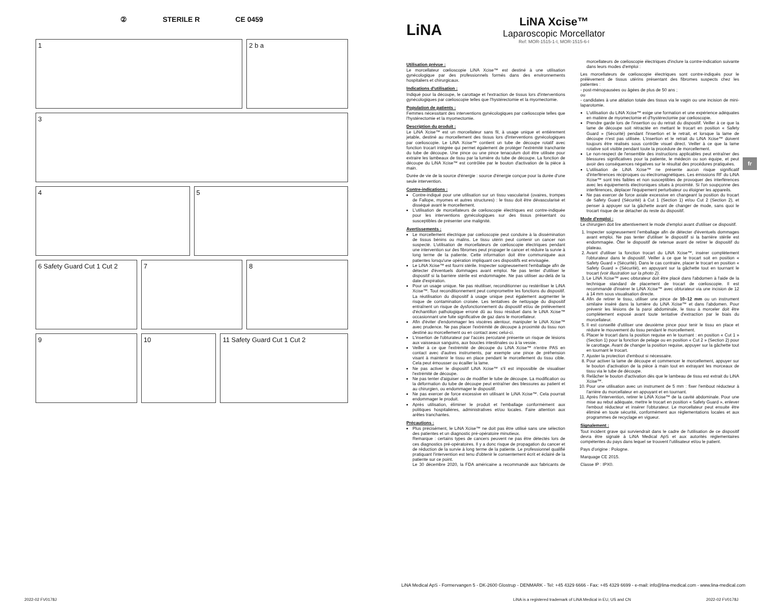② STERILE R CE 0459
1
2 b a
3
4
5
6 Safety Guard Cut 1 Cut 2
7
8
9
10
11 Safety Guard Cut 1 Cut 2
LiNA
LiNA Xcise™
Laparoscopic Morcellator
Ref: MOR-1515-1-I, MOR-1515-6-I
Utilisation prévue :
Le morcellateur cœlioscopie LiNA Xcise™ est destiné à une utilisation gynécologique par des professionnels formés dans des environnements hospitaliers et chirurgicaux.
Indications d'utilisation :
Indiqué pour la découpe, le carottage et l'extraction de tissus lors d'interventions gynécologiques par cœlioscopie telles que l'hystérectomie et la myomectomie.
Population de patients :
Femmes nécessitant des interventions gynécologiques par cœlioscopie telles que l'hystérectomie et la myomectomie.
Description du produit :
Le LiNA Xcise™ est un morcellateur sans fil, à usage unique et entièrement jetable, destiné au morcellement des tissus lors d'interventions gynécologiques par cœlioscopie. Le LiNA Xcise™ contient un tube de découpe rotatif avec fonction trocart intégrée qui permet également de protéger l'extrémité tranchante du tube de découpe. Une pince ou une pince tenaculum doit être utilisée pour extraire les lambeaux de tissu par la lumière du tube de découpe. La fonction de découpe du LiNA Xcise™ est contrôlée par le bouton d'activation de la pièce à main.
Durée de vie de la source d'énergie : source d'énergie conçue pour la durée d'une seule intervention.
Contre-indications :
Contre-indiqué pour une utilisation sur un tissu vascularisé (ovaires, trompes de Fallope, myomes et autres structures) : le tissu doit être dévascularisé et disséqué avant le morcellement.
L'utilisation de morcellateurs de cœlioscopie électriques est contre-indiquée pour les interventions gynécologiques sur des tissus présentant ou susceptibles de présenter une malignité.
Avertissements :
Le morcellement électrique par cœlioscopie peut conduire à la dissémination de tissus bénins ou malins. Le tissu utérin peut contenir un cancer non suspecté. L'utilisation de morcellateurs de cœlioscopie électriques pendant une intervention sur des fibromes peut propager le cancer et réduire la survie à long terme de la patiente. Cette information doit être communiquée aux patientes lorsqu'une opération impliquant ces dispositifs est envisagée.
Le LiNA Xcise™ est fourni stérile. Inspecter soigneusement l'emballage afin de détecter d'éventuels dommages avant emploi. Ne pas tenter d'utiliser le dispositif si la barrière stérile est endommagée. Ne pas utiliser au-delà de la date d'expiration.
Pour un usage unique. Ne pas réutiliser, reconditionner ou restériliser le LiNA Xcise™. Tout reconditionnement peut compromettre les fonctions du dispositif. La réutilisation du dispositif à usage unique peut également augmenter le risque de contamination croisée. Les tentatives de nettoyage du dispositif entraînent un risque de dysfonctionnement du dispositif et/ou de prélèvement d'échantillon pathologique erroné dû au tissu résiduel dans le LiNA Xcise™ occasionnant une fuite significative de gaz dans le morcellateur.
Afin d'éviter d'endommager les viscères alentour, manipuler le LiNA Xcise™ avec prudence. Ne pas placer l'extrémité de découpe à proximité du tissu non destiné au morcellement ou en contact avec celui-ci.
L'insertion de l'obturateur par l'accès percutané présente un risque de lésions aux vaisseaux sanguins, aux boucles intestinales ou à la vessie.
Veiller à ce que l'extrémité de découpe du LiNA Xcise™ n'entre PAS en contact avec d'autres instruments, par exemple une pince de préhension visant à maintenir le tissu en place pendant le morcellement du tissu cible. Cela peut émousser ou écailler la lame.
Ne pas activer le dispositif LiNA Xcise™ s'il est impossible de visualiser l'extrémité de découpe.
Ne pas tenter d'aiguiser ou de modifier le tube de découpe. La modification ou la déformation du tube de découpe peut entraîner des blessures au patient et au chirurgien, ou endommager le dispositif.
Ne pas exercer de force excessive en utilisant le LiNA Xcise™. Cela pourrait endommager le produit.
Après utilisation, éliminer le produit et l'emballage conformément aux politiques hospitalières, administratives et/ou locales. Faire attention aux arêtes tranchantes.
Précautions :
Plus précisément, le LiNA Xcise™ ne doit pas être utilisé sans une sélection des patientes et un diagnostic pré-opératoire minutieux.
Remarque : certains types de cancers peuvent ne pas être détectés lors de ces diagnostics pré-opératoires. Il y a donc risque de propagation du cancer et de réduction de la survie à long terme de la patiente. Le professionnel qualifié pratiquant l'intervention est tenu d'obtenir le consentement écrit et éclairé de la patiente sur ce point.
Le 30 décembre 2020, la FDA américaine a recommandé aux fabricants de morcellateurs de cœlioscopie électriques d'inclure la contre-indication suivante dans leurs modes d'emploi :
Les morcellateurs de cœlioscopie électriques sont contre-indiqués pour le prélèvement de tissus utérins présentant des fibromes suspects chez les patientes :
- post-ménopausées ou âgées de plus de 50 ans ;
ou
- candidates à une ablation totale des tissus via le vagin ou une incision de mini-laparotomie.
L'utilisation du LiNA Xcise™ exige une formation et une expérience adéquates en matière de myomectomie et d'hystérectomie par cœlioscopie.
Prendre garde lors de l'insertion ou du retrait du dispositif. Veiller à ce que la lame de découpe soit rétractée en mettant le trocart en position « Safety Guard » (Sécurité) pendant l'insertion et le retrait, et lorsque la lame de découpe n'est pas utilisée. L'insertion et le retrait du LiNA Xcise™ doivent toujours être réalisés sous contrôle visuel direct. Veiller à ce que la lame rotative soit visible pendant toute la procédure de morcellement.
Le non-respect de l'ensemble des instructions applicables peut entraîner des blessures significatives pour la patiente, le médecin ou son équipe, et peut avoir des conséquences négatives sur le résultat des procédures pratiquées.
L'utilisation de LiNA Xcise™ ne présente aucun risque significatif d'interférences réciproques ou électromagnétiques. Les émissions RF du LiNA Xcise™ sont très faibles et non susceptibles de provoquer des interférences avec les équipements électroniques situés à proximité. Si l'on soupçonne des interférences, déplacer l'équipement perturbateur ou éloigner les appareils.
Ne pas exercer de force axiale excessive en changeant la position du trocart de Safety Guard (Sécurité) à Cut 1 (Section 1) et/ou Cut 2 (Section 2), et penser à appuyer sur la gâchette avant de changer de mode, sans quoi le trocart risque de se détacher du reste du dispositif.
Mode d'emploi :
Le chirurgien doit lire attentivement le mode d'emploi avant d'utiliser ce dispositif.
1. Inspecter soigneusement l'emballage afin de détecter d'éventuels dommages avant emploi. Ne pas tenter d'utiliser le dispositif si la barrière stérile est endommagée. Ôter le dispositif de retenue avant de retirer le dispositif du plateau.
2. Avant d'utiliser la fonction trocart du LiNA Xcise™, insérer complètement l'obturateur dans le dispositif. Veiller à ce que le trocart soit en position « Safety Guard » (Sécurité). Dans le cas contraire, placer le trocart en position « Safety Guard » (Sécurité), en appuyant sur la gâchette tout en tournant le trocart (voir illustration sur la photo 2).
3. Le LiNA Xcise™ avec obturateur doit être placé dans l'abdomen à l'aide de la technique standard de placement de trocart de cœlioscopie. Il est recommandé d'insérer le LiNA Xcise™ avec obturateur via une incision de 12 à 14 mm sous visualisation directe.
4. Afin de retirer le tissu, utiliser une pince de 10–12 mm ou un instrument similaire inséré dans la lumière du LiNA Xcise™ et dans l'abdomen. Pour prévenir les lésions de la paroi abdominale, le tissu à morceler doit être complètement exposé avant toute tentative d'extraction par le biais du morcellateur.
5. Il est conseillé d'utiliser une deuxième pince pour tenir le tissu en place et réduire le mouvement du tissu pendant le morcellement.
6. Placer le trocart dans la position requise en le tournant : en position « Cut 1 » (Section 1) pour la fonction de pelage ou en position « Cut 2 » (Section 2) pour le carottage. Avant de changer la position requise, appuyer sur la gâchette tout en tournant le trocart.
7. Ajuster la protection d'embout si nécessaire.
8. Pour activer la lame de découpe et commencer le morcellement, appuyer sur le bouton d'activation de la pièce à main tout en extrayant les morceaux de tissu via le tube de découpe.
9. Relâcher le bouton d'activation dès que le lambeau de tissu est extrait du LiNA Xcise™.
10. Pour une utilisation avec un instrument de 5 mm : fixer l'embout réducteur à l'arrière du morcellateur en appuyant et en tournant.
11. Après l'intervention, retirer le LiNA Xcise™ de la cavité abdominale. Pour une mise au rebut adéquate, mettre le trocart en position « Safety Guard », enlever l'embout réducteur et insérer l'obturateur. Le morcellateur peut ensuite être éliminé en toute sécurité, conformément aux réglementations locales et aux programmes de recyclage en vigueur.
Signalement :
Tout incident grave qui surviendrait dans le cadre de l'utilisation de ce dispositif devra être signalé à LiNA Medical ApS et aux autorités réglementaires compétentes du pays dans lequel se trouvent l'utilisateur et/ou le patient.
Pays d'origine : Pologne.
Marquage CE 2015.
Classe IP : IPX0.
fr
LiNA Medical ApS - Formervangen 5 - DK-2600 Glostrup - DENMARK - Tel: +45 4329 6666 - Fax: +45 4329 6699 - e-mail: info@lina-medical.com - www.lina-medical.com
2022-02 FV0178J
LiNA is a registered trademark of LiNA Medical in EU, US and CN
2022-02 FV0178J